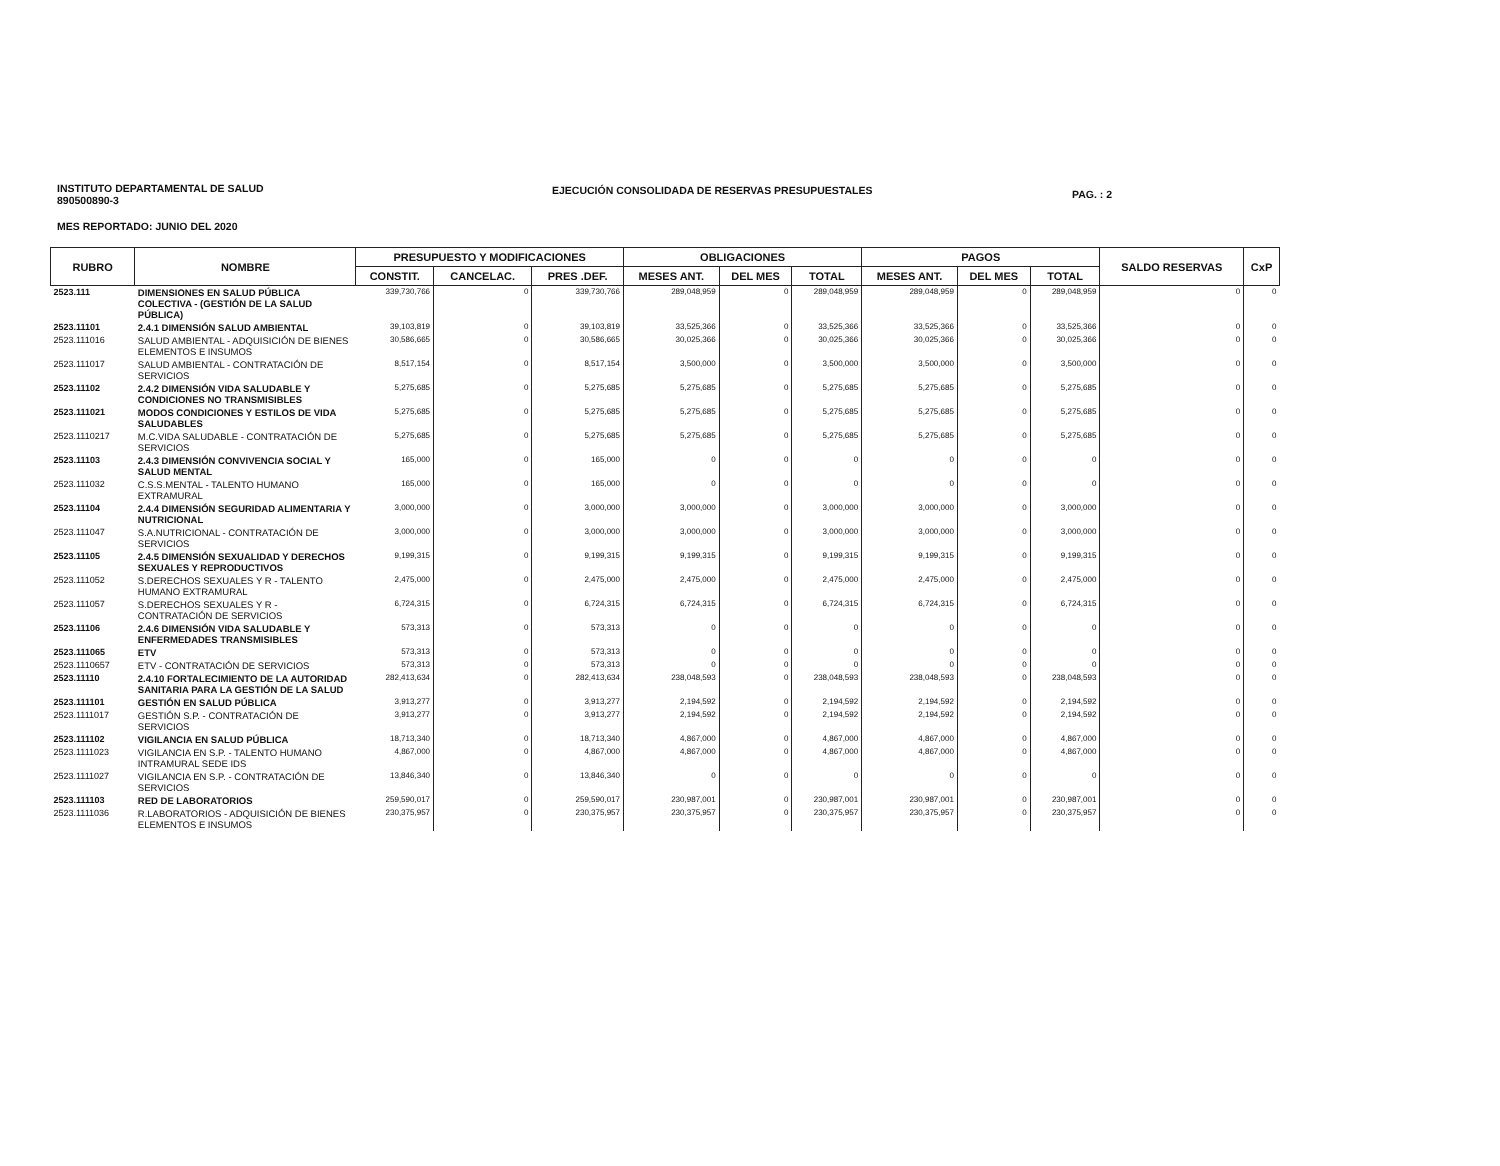INSTITUTO DEPARTAMENTAL DE SALUD
890500890-3
EJECUCIÓN CONSOLIDADA DE RESERVAS PRESUPUESTALES
PAG. : 2
MES REPORTADO: JUNIO DEL 2020
| RUBRO | NOMBRE | PRESUPUESTO Y MODIFICACIONES | | | OBLIGACIONES | | | PAGOS | | | SALDO RESERVAS | CxP |
| --- | --- | --- | --- | --- | --- | --- | --- | --- | --- | --- | --- | --- |
| | | CONSTIT. | CANCELAC. | PRES .DEF. | MESES ANT. | DEL MES | TOTAL | MESES ANT. | DEL MES | TOTAL | | |
| 2523.111 | DIMENSIONES EN SALUD PÚBLICA COLECTIVA - (GESTIÓN DE LA SALUD PÚBLICA) | 339,730,766 | 0 | 339,730,766 | 289,048,959 | 0 | 289,048,959 | 289,048,959 | 0 | 289,048,959 | 0 | 0 |
| 2523.11101 | 2.4.1 DIMENSIÓN SALUD AMBIENTAL | 39,103,819 | 0 | 39,103,819 | 33,525,366 | 0 | 33,525,366 | 33,525,366 | 0 | 33,525,366 | 0 | 0 |
| 2523.111016 | SALUD AMBIENTAL - ADQUISICIÓN DE BIENES ELEMENTOS E INSUMOS | 30,586,665 | 0 | 30,586,665 | 30,025,366 | 0 | 30,025,366 | 30,025,366 | 0 | 30,025,366 | 0 | 0 |
| 2523.111017 | SALUD AMBIENTAL - CONTRATACIÓN DE SERVICIOS | 8,517,154 | 0 | 8,517,154 | 3,500,000 | 0 | 3,500,000 | 3,500,000 | 0 | 3,500,000 | 0 | 0 |
| 2523.11102 | 2.4.2 DIMENSIÓN VIDA SALUDABLE Y CONDICIONES NO TRANSMISIBLES | 5,275,685 | 0 | 5,275,685 | 5,275,685 | 0 | 5,275,685 | 5,275,685 | 0 | 5,275,685 | 0 | 0 |
| 2523.111021 | MODOS CONDICIONES Y ESTILOS DE VIDA SALUDABLES | 5,275,685 | 0 | 5,275,685 | 5,275,685 | 0 | 5,275,685 | 5,275,685 | 0 | 5,275,685 | 0 | 0 |
| 2523.1110217 | M.C.VIDA SALUDABLE - CONTRATACIÓN DE SERVICIOS | 5,275,685 | 0 | 5,275,685 | 5,275,685 | 0 | 5,275,685 | 5,275,685 | 0 | 5,275,685 | 0 | 0 |
| 2523.11103 | 2.4.3 DIMENSIÓN CONVIVENCIA SOCIAL Y SALUD MENTAL | 165,000 | 0 | 165,000 | 0 | 0 | 0 | 0 | 0 | 0 | 0 | 0 |
| 2523.111032 | C.S.S.MENTAL - TALENTO HUMANO EXTRAMURAL | 165,000 | 0 | 165,000 | 0 | 0 | 0 | 0 | 0 | 0 | 0 | 0 |
| 2523.11104 | 2.4.4 DIMENSIÓN SEGURIDAD ALIMENTARIA Y NUTRICIONAL | 3,000,000 | 0 | 3,000,000 | 3,000,000 | 0 | 3,000,000 | 3,000,000 | 0 | 3,000,000 | 0 | 0 |
| 2523.111047 | S.A.NUTRICIONAL - CONTRATACIÓN DE SERVICIOS | 3,000,000 | 0 | 3,000,000 | 3,000,000 | 0 | 3,000,000 | 3,000,000 | 0 | 3,000,000 | 0 | 0 |
| 2523.11105 | 2.4.5 DIMENSIÓN SEXUALIDAD Y DERECHOS SEXUALES Y REPRODUCTIVOS | 9,199,315 | 0 | 9,199,315 | 9,199,315 | 0 | 9,199,315 | 9,199,315 | 0 | 9,199,315 | 0 | 0 |
| 2523.111052 | S.DERECHOS SEXUALES Y R - TALENTO HUMANO EXTRAMURAL | 2,475,000 | 0 | 2,475,000 | 2,475,000 | 0 | 2,475,000 | 2,475,000 | 0 | 2,475,000 | 0 | 0 |
| 2523.111057 | S.DERECHOS SEXUALES Y R - CONTRATACIÓN DE SERVICIOS | 6,724,315 | 0 | 6,724,315 | 6,724,315 | 0 | 6,724,315 | 6,724,315 | 0 | 6,724,315 | 0 | 0 |
| 2523.11106 | 2.4.6 DIMENSIÓN VIDA SALUDABLE Y ENFERMEDADES TRANSMISIBLES | 573,313 | 0 | 573,313 | 0 | 0 | 0 | 0 | 0 | 0 | 0 | 0 |
| 2523.111065 | ETV | 573,313 | 0 | 573,313 | 0 | 0 | 0 | 0 | 0 | 0 | 0 | 0 |
| 2523.1110657 | ETV - CONTRATACIÓN DE SERVICIOS | 573,313 | 0 | 573,313 | 0 | 0 | 0 | 0 | 0 | 0 | 0 | 0 |
| 2523.11110 | 2.4.10 FORTALECIMIENTO DE LA AUTORIDAD SANITARIA PARA LA GESTIÓN DE LA SALUD | 282,413,634 | 0 | 282,413,634 | 238,048,593 | 0 | 238,048,593 | 238,048,593 | 0 | 238,048,593 | 0 | 0 |
| 2523.111101 | GESTIÓN EN SALUD PÚBLICA | 3,913,277 | 0 | 3,913,277 | 2,194,592 | 0 | 2,194,592 | 2,194,592 | 0 | 2,194,592 | 0 | 0 |
| 2523.1111017 | GESTIÓN S.P. - CONTRATACIÓN DE SERVICIOS | 3,913,277 | 0 | 3,913,277 | 2,194,592 | 0 | 2,194,592 | 2,194,592 | 0 | 2,194,592 | 0 | 0 |
| 2523.111102 | VIGILANCIA EN SALUD PÚBLICA | 18,713,340 | 0 | 18,713,340 | 4,867,000 | 0 | 4,867,000 | 4,867,000 | 0 | 4,867,000 | 0 | 0 |
| 2523.1111023 | VIGILANCIA EN S.P. - TALENTO HUMANO INTRAMURAL SEDE IDS | 4,867,000 | 0 | 4,867,000 | 4,867,000 | 0 | 4,867,000 | 4,867,000 | 0 | 4,867,000 | 0 | 0 |
| 2523.1111027 | VIGILANCIA EN S.P. - CONTRATACIÓN DE SERVICIOS | 13,846,340 | 0 | 13,846,340 | 0 | 0 | 0 | 0 | 0 | 0 | 0 | 0 |
| 2523.111103 | RED DE LABORATORIOS | 259,590,017 | 0 | 259,590,017 | 230,987,001 | 0 | 230,987,001 | 230,987,001 | 0 | 230,987,001 | 0 | 0 |
| 2523.1111036 | R.LABORATORIOS - ADQUISICIÓN DE BIENES ELEMENTOS E INSUMOS | 230,375,957 | 0 | 230,375,957 | 230,375,957 | 0 | 230,375,957 | 230,375,957 | 0 | 230,375,957 | 0 | 0 |